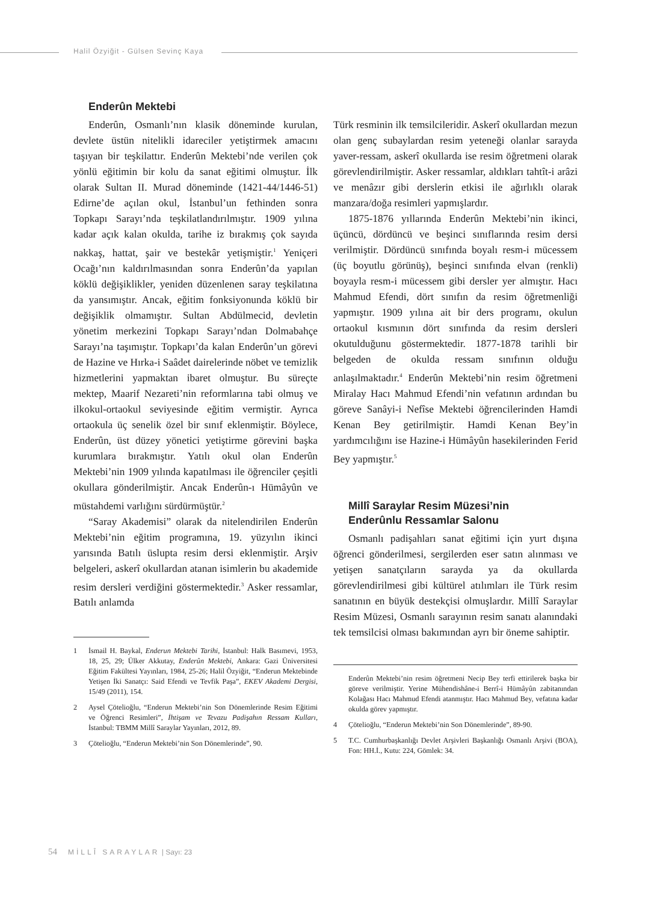Halil Özyiğit - Gülsen Sevinç Kaya
Enderûn Mektebi
Enderûn, Osmanlı’nın klasik döneminde kurulan, devlete üstün nitelikli idareciler yetiştirmek amacını taşıyan bir teşkilattır. Enderûn Mektebi’nde verilen çok yönlü eğitimin bir kolu da sanat eğitimi olmuştur. İlk olarak Sultan II. Murad döneminde (1421-44/1446-51) Edirne’de açılan okul, İstanbul’un fethinden sonra Topkapı Sarayı’nda teşkilatlandırılmıştır. 1909 yılına kadar açık kalan okulda, tarihe iz bırakmış çok sayıda nakkaş, hattat, şair ve bestekâr yetişmiştir.<sup>1</sup> Yeniçeri Ocağı’nın kaldırılmasından sonra Enderûn’da yapılan köklü değişiklikler, yeniden düzenlenen saray teşkilatına da yansımıştır. Ancak, eğitim fonksiyonunda köklü bir değişiklik olmamıştır. Sultan Abdülmecid, devletin yönetim merkezini Topkapı Sarayı’ndan Dolmabahçe Sarayı’na taşımıştır. Topkapı’da kalan Enderûn’un görevi de Hazine ve Hırka-i Saâdet dairelerinde nöbet ve temizlik hizmetlerini yapmaktan ibaret olmuştur. Bu süreçte mektep, Maarif Nezareti’nin reformlarına tabi olmuş ve ilkokul-ortaokul seviyesinde eğitim vermiştir. Ayrıca ortaokula üç senelik özel bir sınıf eklenmiştir. Böylece, Enderûn, üst düzey yönetici yetiştirme görevini başka kurumlara bırakmıştır. Yatılı okul olan Enderûn Mektebi’nin 1909 yılında kapatılması ile öğrenciler çeşitli okullara gönderilmiştir. Ancak Enderûn-ı Hümâyûn ve müstahdemi varlığını sürdürmüştür.<sup>2</sup>
“Saray Akademisi” olarak da nitelendirilen Enderûn Mektebi’nin eğitim programına, 19. yüzyılın ikinci yarısında Batılı üslupta resim dersi eklenmiştir. Arşiv belgeleri, askerî okullardan atanan isimlerin bu akademide resim dersleri verdiğini göstermektedir.<sup>3</sup> Asker ressamlar, Batılı anlamda
1 İsmail H. Baykal, Enderun Mektebi Tarihi, İstanbul: Halk Basımevi, 1953, 18, 25, 29; Ülker Akkutay, Enderûn Mektebi, Ankara: Gazi Üniversitesi Eğitim Fakültesi Yayınları, 1984, 25-26; Halil Özyiğit, “Enderun Mektebinde Yetişen İki Sanatçı: Said Efendi ve Tevfik Paşa”, EKEV Akademi Dergisi, 15/49 (2011), 154.
2 Aysel Çötelioğlu, “Enderun Mektebi’nin Son Dönemlerinde Resim Eğitimi ve Öğrenci Resimleri”, İhtişam ve Tevazu Padişahın Ressam Kulları, İstanbul: TBMM Millî Saraylar Yayınları, 2012, 89.
3 Çötelioğlu, “Enderun Mektebi’nin Son Dönemlerinde”, 90.
Türk resminin ilk temsilcileridir. Askerî okullardan mezun olan genç subaylardan resim yeteneği olanlar sarayda yaver-ressam, askerî okullarda ise resim öğretmeni olarak görevlendirilmiştir. Asker ressamlar, aldıkları tahtît-i arâzi ve menâzır gibi derslerin etkisi ile ağırlıklı olarak manzara/doğa resimleri yapmışlardır.
1875-1876 yıllarında Enderûn Mektebi’nin ikinci, üçüncü, dördüncü ve beşinci sınıflarında resim dersi verilmiştir. Dördüncü sınıfında boyalı resm-i mücessem (üç boyutlu görünüş), beşinci sınıfında elvan (renkli) boyayla resm-i mücessem gibi dersler yer almıştır. Hacı Mahmud Efendi, dört sınıfın da resim öğretmenliği yapmıştır. 1909 yılına ait bir ders programı, okulun ortaokul kısmının dört sınıfında da resim dersleri okutulduğunu göstermektedir. 1877-1878 tarihli bir belgeden de okulda ressam sınıfının olduğu anlaşılmaktadır.<sup>4</sup> Enderûn Mektebi’nin resim öğretmeni Miralay Hacı Mahmud Efendi’nin vefatının ardından bu göreve Sanâyi-i Nefîse Mektebi öğrencilerinden Hamdi Kenan Bey getirilmiştir. Hamdi Kenan Bey’in yardımcılığını ise Hazine-i Hümâyûn hasekilerinden Ferid Bey yapmıştır.<sup>5</sup>
Millî Saraylar Resim Müzesi’nin
Enderûnlu Ressamlar Salonu
Osmanlı padişahları sanat eğitimi için yurt dışına öğrenci gönderilmesi, sergilerden eser satın alınması ve yetişen sanatçıların sarayda ya da okullarda görevlendirilmesi gibi kültürel atılımları ile Türk resim sanatının en büyük destekçisi olmuşlardır. Millî Saraylar Resim Müzesi, Osmanlı sarayının resim sanatı alanındaki tek temsilcisi olması bakımından ayrı bir öneme sahiptir.
Enderûn Mektebi’nin resim öğretmeni Necip Bey terfi ettirilerek başka bir göreve verilmiştir. Yerine Mühendishâne-i Berrî-i Hümâyûn zabitanından Kolağası Hacı Mahmud Efendi atanmıştır. Hacı Mahmud Bey, vefatına kadar okulda görev yapmıştır.
4 Çötelioğlu, “Enderun Mektebi’nin Son Dönemlerinde”, 89-90.
5 T.C. Cumhurbaşkanlığı Devlet Arşivleri Başkanlığı Osmanlı Arşivi (BOA), Fon: HH.İ., Kutu: 224, Gömlek: 34.
54 MİLLÎ SARAYLAR | Sayı: 23